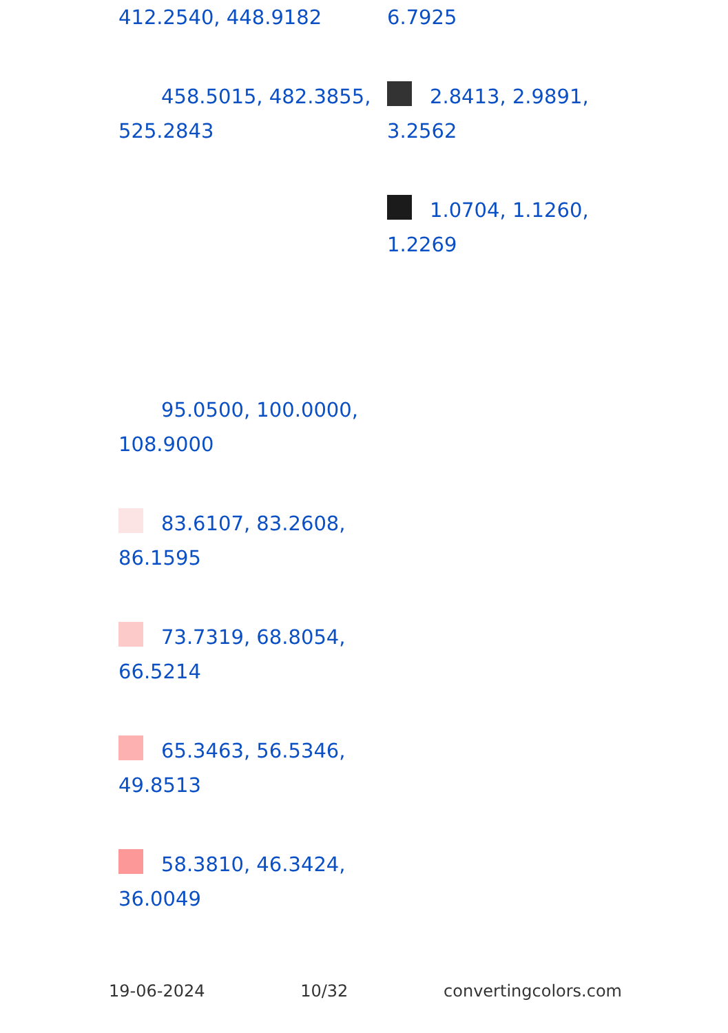412.2540, 448.9182
458.5015, 482.3855, 525.2843
95.0500, 100.0000, 108.9000
83.6107, 83.2608, 86.1595
73.7319, 68.8054, 66.5214
65.3463, 56.5346, 49.8513
58.3810, 46.3424, 36.0049
6.7925
2.8413, 2.9891, 3.2562
1.0704, 1.1260, 1.2269
19-06-2024 10/32 convertingcolors.com